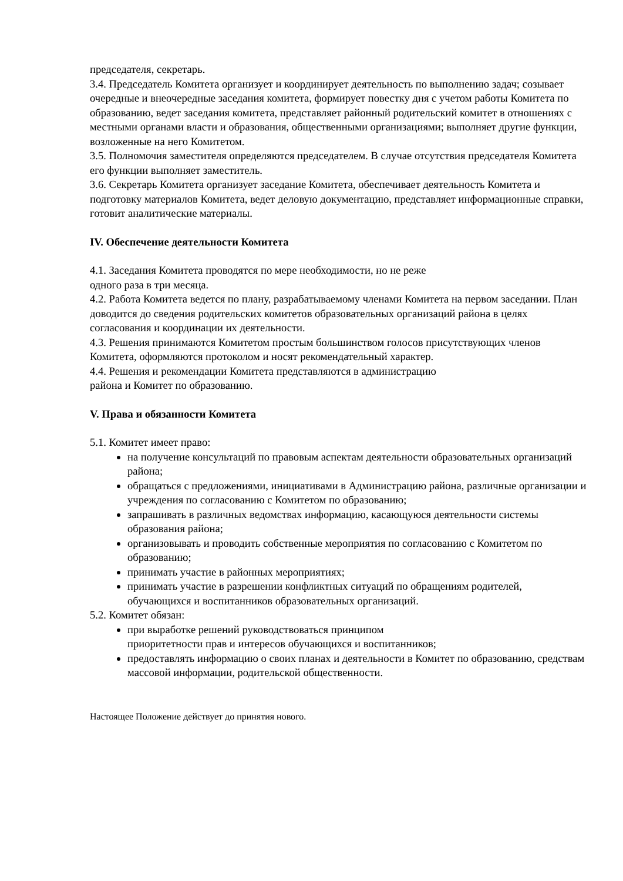председателя, секретарь.
3.4. Председатель Комитета организует и координирует деятельность по выполнению задач; созывает очередные и внеочередные заседания комитета, формирует повестку дня с учетом работы Комитета по образованию, ведет заседания комитета, представляет районный родительский комитет в отношениях с местными органами власти и образования, общественными организациями; выполняет другие функции, возложенные на него Комитетом.
3.5. Полномочия заместителя определяются председателем. В случае отсутствия председателя Комитета его функции выполняет заместитель.
3.6. Секретарь Комитета организует заседание Комитета, обеспечивает деятельность Комитета и подготовку материалов Комитета, ведет деловую документацию, представляет информационные справки, готовит аналитические материалы.
IV. Обеспечение деятельности Комитета
4.1. Заседания Комитета проводятся по мере необходимости, но не реже
одного раза в три месяца.
4.2. Работа Комитета ведется по плану, разрабатываемому членами Комитета на первом заседании. План доводится до сведения родительских комитетов образовательных организаций района в целях согласования и координации их деятельности.
4.3. Решения принимаются Комитетом простым большинством голосов присутствующих членов Комитета, оформляются протоколом и носят рекомендательный характер.
4.4. Решения и рекомендации Комитета представляются в администрацию
района и Комитет по образованию.
V. Права и обязанности Комитета
5.1. Комитет имеет право:
на получение консультаций по правовым аспектам деятельности образовательных организаций района;
обращаться с предложениями, инициативами в Администрацию района, различные организации и учреждения по согласованию с Комитетом по образованию;
запрашивать в различных ведомствах информацию, касающуюся деятельности системы образования района;
организовывать и проводить собственные мероприятия по согласованию с Комитетом по образованию;
принимать участие в районных мероприятиях;
принимать участие в разрешении конфликтных ситуаций по обращениям родителей, обучающихся и воспитанников образовательных организаций.
5.2. Комитет обязан:
при выработке решений руководствоваться принципом
приоритетности прав и интересов обучающихся и воспитанников;
предоставлять информацию о своих планах и деятельности в Комитет по образованию, средствам массовой информации, родительской общественности.
Настоящее Положение действует до принятия нового.